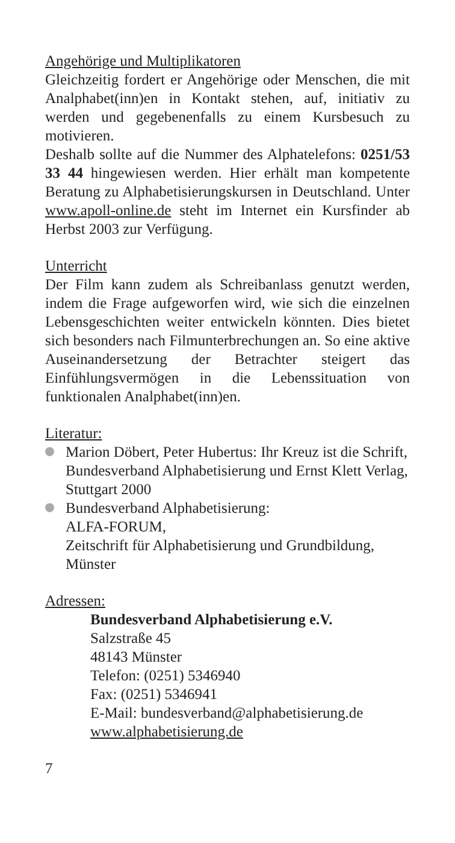Angehörige und Multiplikatoren
Gleichzeitig fordert er Angehörige oder Menschen, die mit Analphabet(inn)en in Kontakt stehen, auf, initiativ zu werden und gegebenenfalls zu einem Kursbesuch zu motivieren.
Deshalb sollte auf die Nummer des Alphatelefons: 0251/53 33 44 hingewiesen werden. Hier erhält man kompetente Beratung zu Alphabetisierungskursen in Deutschland. Unter www.apoll-online.de steht im Internet ein Kursfinder ab Herbst 2003 zur Verfügung.
Unterricht
Der Film kann zudem als Schreibanlass genutzt werden, indem die Frage aufgeworfen wird, wie sich die einzelnen Lebensgeschichten weiter entwickeln könnten. Dies bietet sich besonders nach Filmunterbrechungen an. So eine aktive Auseinandersetzung der Betrachter steigert das Einfühlungsvermögen in die Lebenssituation von funktionalen Analphabet(inn)en.
Literatur:
Marion Döbert, Peter Hubertus: Ihr Kreuz ist die Schrift, Bundesverband Alphabetisierung und Ernst Klett Verlag, Stuttgart 2000
Bundesverband Alphabetisierung:
ALFA-FORUM,
Zeitschrift für Alphabetisierung und Grundbildung, Münster
Adressen:
Bundesverband Alphabetisierung e.V.
Salzstraße 45
48143 Münster
Telefon: (0251) 5346940
Fax: (0251) 5346941
E-Mail: bundesverband@alphabetisierung.de
www.alphabetisierung.de
7